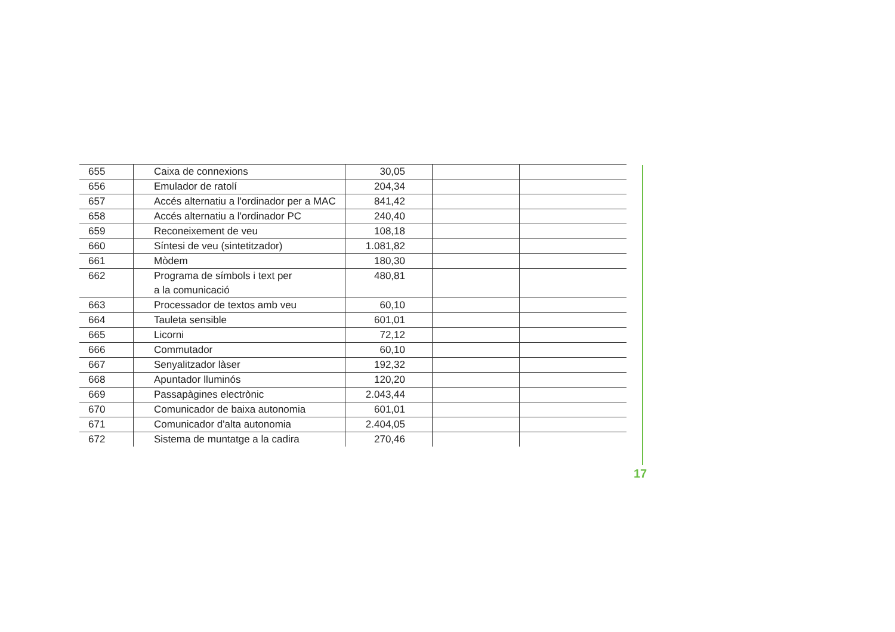| 655 | Caixa de connexions | 30,05 | | |
| 656 | Emulador de ratolí | 204,34 | | |
| 657 | Accés alternatiu a l'ordinador per a MAC | 841,42 | | |
| 658 | Accés alternatiu a l'ordinador PC | 240,40 | | |
| 659 | Reconeixement de veu | 108,18 | | |
| 660 | Síntesi de veu (sintetitzador) | 1.081,82 | | |
| 661 | Mòdem | 180,30 | | |
| 662 | Programa de símbols i text per a la comunicació | 480,81 | | |
| 663 | Processador de textos amb veu | 60,10 | | |
| 664 | Tauleta sensible | 601,01 | | |
| 665 | Licorni | 72,12 | | |
| 666 | Commutador | 60,10 | | |
| 667 | Senyalitzador làser | 192,32 | | |
| 668 | Apuntador lluminós | 120,20 | | |
| 669 | Passapàgines electrònic | 2.043,44 | | |
| 670 | Comunicador de baixa autonomia | 601,01 | | |
| 671 | Comunicador d'alta autonomia | 2.404,05 | | |
| 672 | Sistema de muntatge a la cadira | 270,46 | | |
17